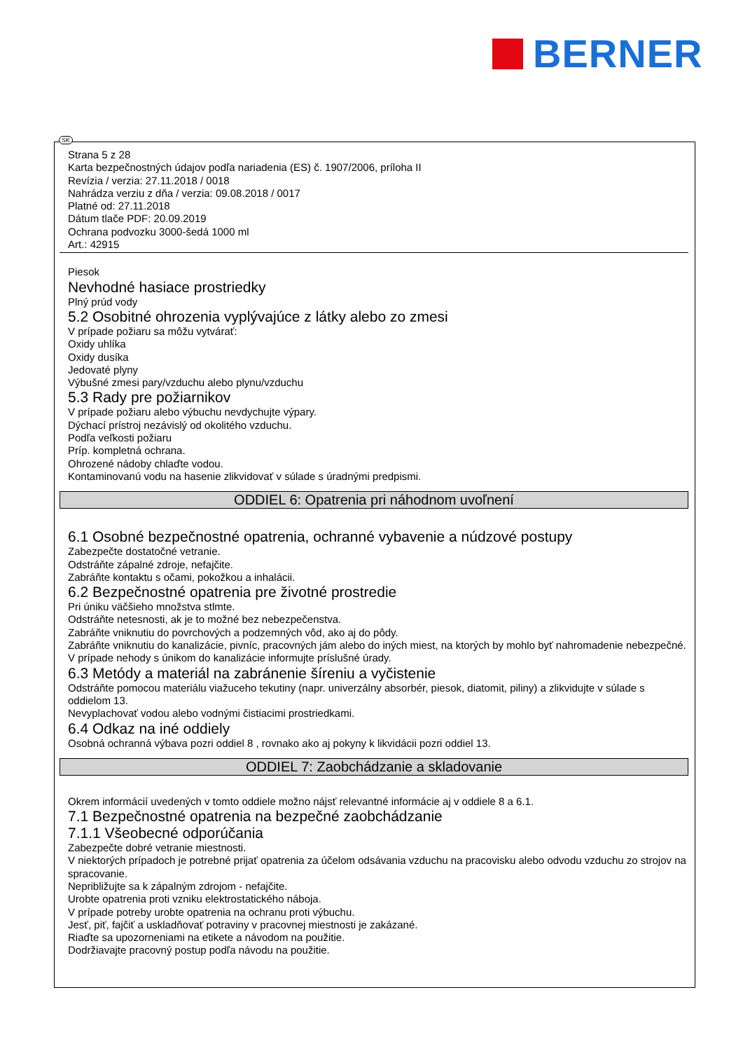BERNER
SK
Strana 5 z 28
Karta bezpečnostných údajov podľa nariadenia (ES) č. 1907/2006, príloha II
Revízia / verzia: 27.11.2018 / 0018
Nahrádza verziu z dňa / verzia: 09.08.2018 / 0017
Platné od: 27.11.2018
Dátum tlače PDF: 20.09.2019
Ochrana podvozku 3000-šedá 1000 ml
Art.: 42915
Piesok
Nevhodné hasiace prostriedky
Plný prúd vody
5.2 Osobitné ohrozenia vyplývajúce z látky alebo zo zmesi
V prípade požiaru sa môžu vytvárať:
Oxidy uhlíka
Oxidy dusíka
Jedovaté plyny
Výbušné zmesi pary/vzduchu alebo plynu/vzduchu
5.3 Rady pre požiarnikov
V prípade požiaru alebo výbuchu nevdychujte výpary.
Dýchací prístroj nezávislý od okolitého vzduchu.
Podľa veľkosti požiaru
Príp. kompletná ochrana.
Ohrozené nádoby chlaďte vodou.
Kontaminovanú vodu na hasenie zlikvidovať v súlade s úradnými predpismi.
ODDIEL 6: Opatrenia pri náhodnom uvoľnení
6.1 Osobné bezpečnostné opatrenia, ochranné vybavenie a núdzové postupy
Zabezpečte dostatočné vetranie.
Odstráňte zápalné zdroje, nefajčite.
Zabráňte kontaktu s očami, pokožkou a inhalácii.
6.2 Bezpečnostné opatrenia pre životné prostredie
Pri úniku väčšieho množstva stlmte.
Odstráňte netesnosti, ak je to možné bez nebezpečenstva.
Zabráňte vniknutiu do povrchových a podzemných vôd, ako aj do pôdy.
Zabráňte vniknutiu do kanalizácie, pivníc, pracovných jám alebo do iných miest, na ktorých by mohlo byť nahromadenie nebezpečné.
V prípade nehody s únikom do kanalizácie informujte príslušné úrady.
6.3 Metódy a materiál na zabránenie šíreniu a vyčistenie
Odstráňte pomocou materiálu viažuceho tekutiny (napr. univerzálny absorbér, piesok, diatomit, piliny) a zlikvidujte v súlade s oddielom 13.
Nevyplachovať vodou alebo vodnými čistiacimi prostriedkami.
6.4 Odkaz na iné oddiely
Osobná ochranná výbava pozri oddiel 8 , rovnako ako aj pokyny k likvidácii pozri oddiel 13.
ODDIEL 7: Zaobchádzanie a skladovanie
Okrem informácií uvedených v tomto oddiele možno nájsť relevantné informácie aj v oddiele 8 a 6.1.
7.1 Bezpečnostné opatrenia na bezpečné zaobchádzanie
7.1.1 Všeobecné odporúčania
Zabezpečte dobré vetranie miestnosti.
V niektorých prípadoch je potrebné prijať opatrenia za účelom odsávania vzduchu na pracovisku alebo odvodu vzduchu zo strojov na spracovanie.
Nepribližujte sa k zápalným zdrojom - nefajčite.
Urobte opatrenia proti vzniku elektrostatického náboja.
V prípade potreby urobte opatrenia na ochranu proti výbuchu.
Jesť, piť, fajčiť a uskladňovať potraviny v pracovnej miestnosti je zakázané.
Riaďte sa upozorneniami na etikete a návodom na použitie.
Dodržiavajte pracovný postup podľa návodu na použitie.